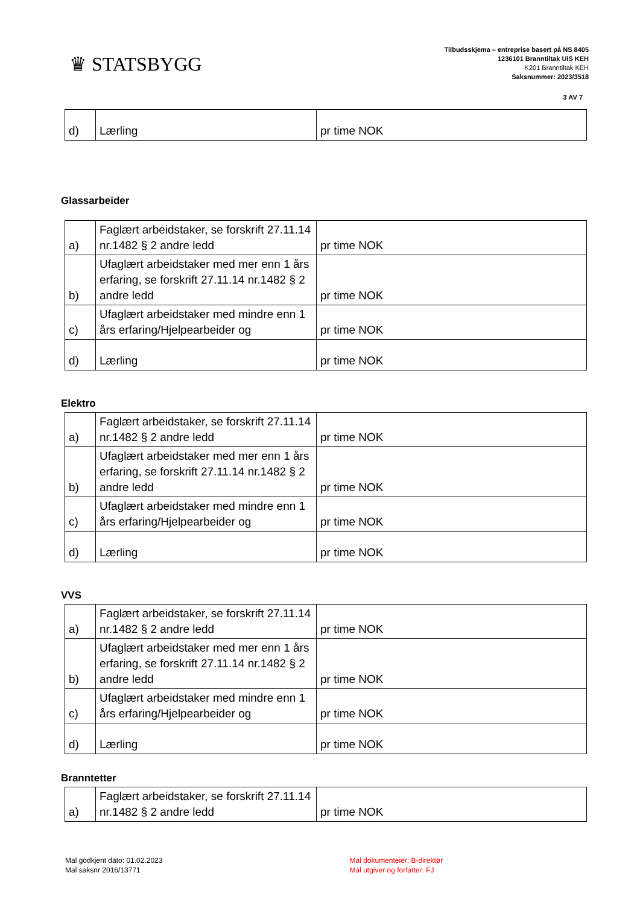♛ STATSBYGG
Tilbudsskjema – entreprise basert på NS 8405
1236101 Branntiltak UiS KEH
K201 Branntiltak KEH
Saksnummer: 2023/3518
3 AV 7
| d) | Lærling | pr time NOK |
Glassarbeider
| a) | Faglært arbeidstaker, se forskrift 27.11.14 nr.1482 § 2 andre ledd | pr time NOK |
| b) | Ufaglært arbeidstaker med mer enn 1 års erfaring, se forskrift 27.11.14 nr.1482 § 2 andre ledd | pr time NOK |
| c) | Ufaglært arbeidstaker med mindre enn 1 års erfaring/Hjelpearbeider og | pr time NOK |
| d) | Lærling | pr time NOK |
Elektro
| a) | Faglært arbeidstaker, se forskrift 27.11.14 nr.1482 § 2 andre ledd | pr time NOK |
| b) | Ufaglært arbeidstaker med mer enn 1 års erfaring, se forskrift 27.11.14 nr.1482 § 2 andre ledd | pr time NOK |
| c) | Ufaglært arbeidstaker med mindre enn 1 års erfaring/Hjelpearbeider og | pr time NOK |
| d) | Lærling | pr time NOK |
VVS
| a) | Faglært arbeidstaker, se forskrift 27.11.14 nr.1482 § 2 andre ledd | pr time NOK |
| b) | Ufaglært arbeidstaker med mer enn 1 års erfaring, se forskrift 27.11.14 nr.1482 § 2 andre ledd | pr time NOK |
| c) | Ufaglært arbeidstaker med mindre enn 1 års erfaring/Hjelpearbeider og | pr time NOK |
| d) | Lærling | pr time NOK |
Branntetter
| a) | Faglært arbeidstaker, se forskrift 27.11.14 nr.1482 § 2 andre ledd | pr time NOK |
Mal godkjent dato: 01.02.2023
Mal saksnr 2016/13771
Mal dokumenteier: B-direktør
Mal utgiver og forfatter: FJ